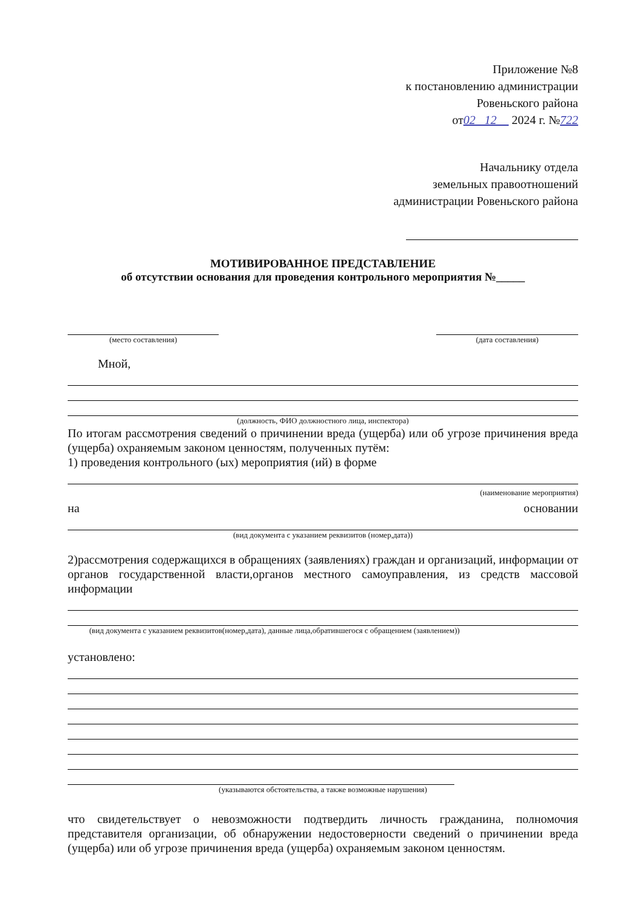Приложение №8
к постановлению администрации
Ровеньского района
от02 12 2024 г. №722
Начальнику отдела
земельных правоотношений
администрации Ровеньского района
МОТИВИРОВАННОЕ ПРЕДСТАВЛЕНИЕ
об отсутствии основания для проведения контрольного мероприятия №_____
(место составления) (дата составления)
Мной,
(должность, ФИО должностного лица, инспектора)
По итогам рассмотрения сведений о причинении вреда (ущерба) или об угрозе причинения вреда (ущерба) охраняемым законом ценностям, полученных путём:
1) проведения контрольного (ых) мероприятия (ий) в форме
(наименование мероприятия)
на основании
(вид документа с указанием реквизитов (номер,дата))
2)рассмотрения содержащихся в обращениях (заявлениях) граждан и организаций, информации от органов государственной власти,органов местного самоуправления, из средств массовой информации
(вид документа с указанием реквизитов(номер,дата), данные лица,обратившегося с обращением (заявлением))
установлено:
(указываются обстоятельства, а также возможные нарушения)
что свидетельствует о невозможности подтвердить личность гражданина, полномочия представителя организации, об обнаружении недостоверности сведений о причинении вреда (ущерба) или об угрозе причинения вреда (ущерба) охраняемым законом ценностям.